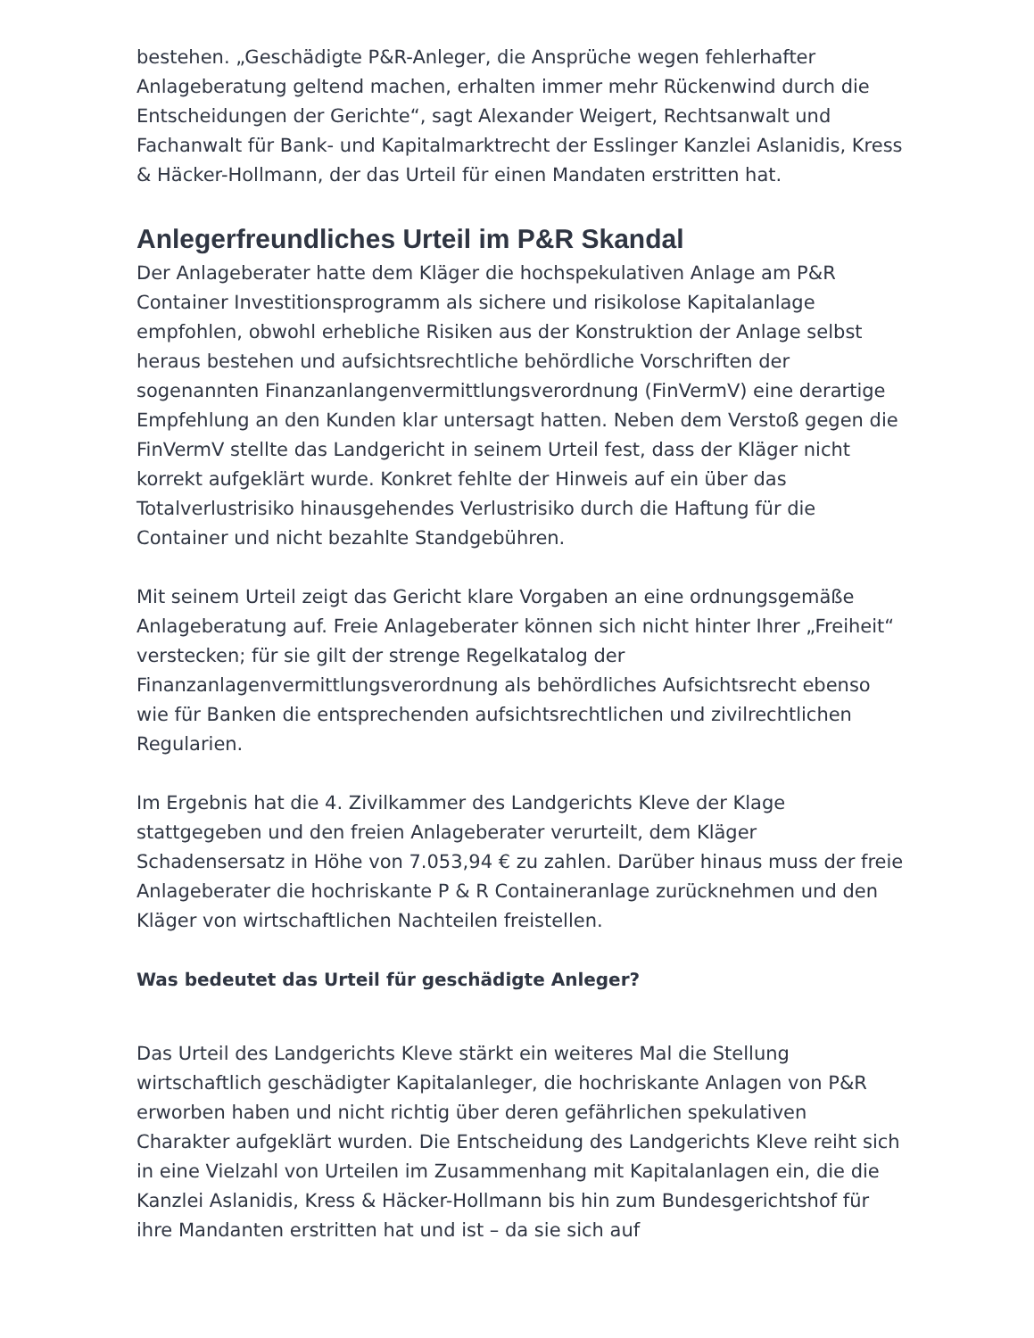bestehen. „Geschädigte P&R-Anleger, die Ansprüche wegen fehlerhafter Anlageberatung geltend machen, erhalten immer mehr Rückenwind durch die Entscheidungen der Gerichte“, sagt Alexander Weigert, Rechtsanwalt und Fachanwalt für Bank- und Kapitalmarktrecht der Esslinger Kanzlei Aslanidis, Kress & Häcker-Hollmann, der das Urteil für einen Mandaten erstritten hat.
Anlegerfreundliches Urteil im P&R Skandal
Der Anlageberater hatte dem Kläger die hochspekulativen Anlage am P&R Container Investitionsprogramm als sichere und risikolose Kapitalanlage empfohlen, obwohl erhebliche Risiken aus der Konstruktion der Anlage selbst heraus bestehen und aufsichtsrechtliche behördliche Vorschriften der sogenannten Finanzanlangenvermittlungsverordnung (FinVermV) eine derartige Empfehlung an den Kunden klar untersagt hatten. Neben dem Verstoß gegen die FinVermV stellte das Landgericht in seinem Urteil fest, dass der Kläger nicht korrekt aufgeklärt wurde. Konkret fehlte der Hinweis auf ein über das Totalverlustrisiko hinausgehendes Verlustrisiko durch die Haftung für die Container und nicht bezahlte Standgebühren.
Mit seinem Urteil zeigt das Gericht klare Vorgaben an eine ordnungsgemäße Anlageberatung auf. Freie Anlageberater können sich nicht hinter Ihrer „Freiheit“ verstecken; für sie gilt der strenge Regelkatalog der Finanzanlagenvermittlungsverordnung als behördliches Aufsichtsrecht ebenso wie für Banken die entsprechenden aufsichtsrechtlichen und zivilrechtlichen Regularien.
Im Ergebnis hat die 4. Zivilkammer des Landgerichts Kleve der Klage stattgegeben und den freien Anlageberater verurteilt, dem Kläger Schadensersatz in Höhe von 7.053,94 € zu zahlen. Darüber hinaus muss der freie Anlageberater die hochriskante P & R Containeranlage zurücknehmen und den Kläger von wirtschaftlichen Nachteilen freistellen.
Was bedeutet das Urteil für geschädigte Anleger?
Das Urteil des Landgerichts Kleve stärkt ein weiteres Mal die Stellung wirtschaftlich geschädigter Kapitalanleger, die hochriskante Anlagen von P&R erworben haben und nicht richtig über deren gefährlichen spekulativen Charakter aufgeklärt wurden. Die Entscheidung des Landgerichts Kleve reiht sich in eine Vielzahl von Urteilen im Zusammenhang mit Kapitalanlagen ein, die die Kanzlei Aslanidis, Kress & Häcker-Hollmann bis hin zum Bundesgerichtshof für ihre Mandanten erstritten hat und ist – da sie sich auf